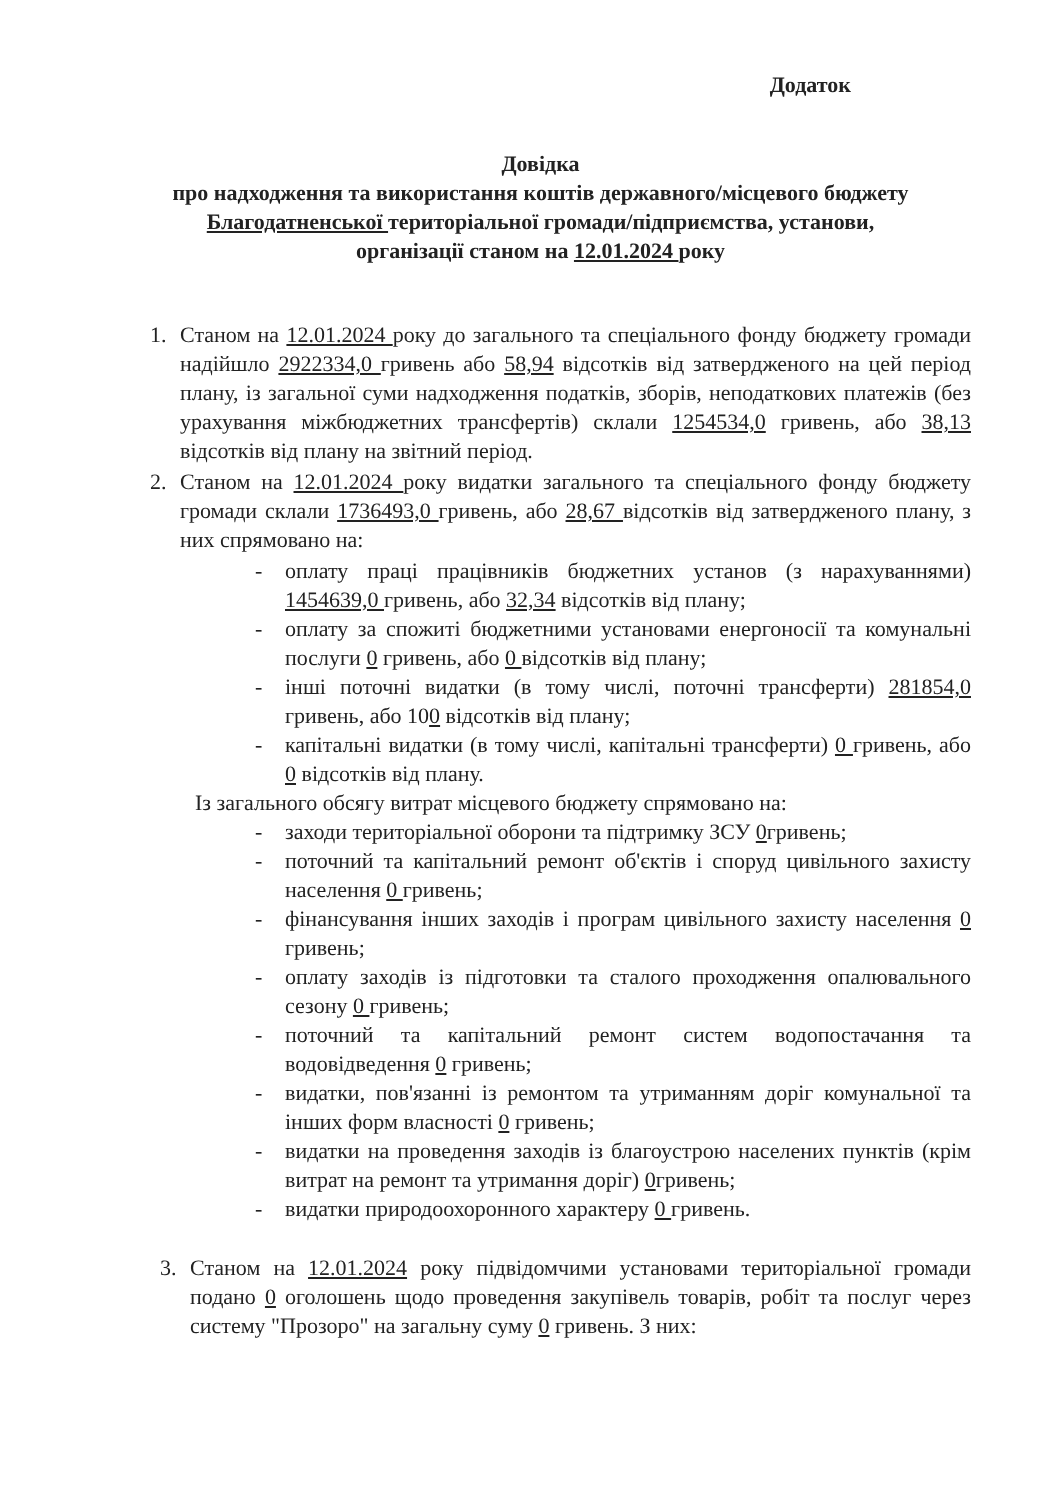Додаток
Довідка
про надходження та використання коштів державного/місцевого бюджету
Благодатненської територіальної громади/підприємства, установи,
організації станом на 12.01.2024 року
1. Станом на 12.01.2024 року до загального та спеціального фонду бюджету громади надійшло 2922334,0 гривень або 58,94 відсотків від затвердженого на цей період плану, із загальної суми надходження податків, зборів, неподаткових платежів (без урахування міжбюджетних трансфертів) склали 1254534,0 гривень, або 38,13 відсотків від плану на звітний період.
2. Станом на 12.01.2024 року видатки загального та спеціального фонду бюджету громади склали 1736493,0 гривень, або 28,67 відсотків від затвердженого плану, з них спрямовано на:
- оплату праці працівників бюджетних установ (з нарахуваннями) 1454639,0 гривень, або 32,34 відсотків від плану;
- оплату за спожиті бюджетними установами енергоносії та комунальні послуги 0 гривень, або 0 відсотків від плану;
- інші поточні видатки (в тому числі, поточні трансферти) 281854,0 гривень, або 100 відсотків від плану;
- капітальні видатки (в тому числі, капітальні трансферти) 0 гривень, або 0 відсотків від плану.
Із загального обсягу витрат місцевого бюджету спрямовано на:
- заходи територіальної оборони та підтримку ЗСУ 0гривень;
- поточний та капітальний ремонт об'єктів і споруд цивільного захисту населення 0 гривень;
- фінансування інших заходів і програм цивільного захисту населення 0 гривень;
- оплату заходів із підготовки та сталого проходження опалювального сезону 0 гривень;
- поточний та капітальний ремонт систем водопостачання та водовідведення 0 гривень;
- видатки, пов'язанні із ремонтом та утриманням доріг комунальної та інших форм власності 0 гривень;
- видатки на проведення заходів із благоустрою населених пунктів (крім витрат на ремонт та утримання доріг) 0гривень;
- видатки природоохоронного характеру 0 гривень.
3. Станом на 12.01.2024 року підвідомчими установами територіальної громади подано 0 оголошень щодо проведення закупівель товарів, робіт та послуг через систему "Прозоро" на загальну суму 0 гривень. З них: